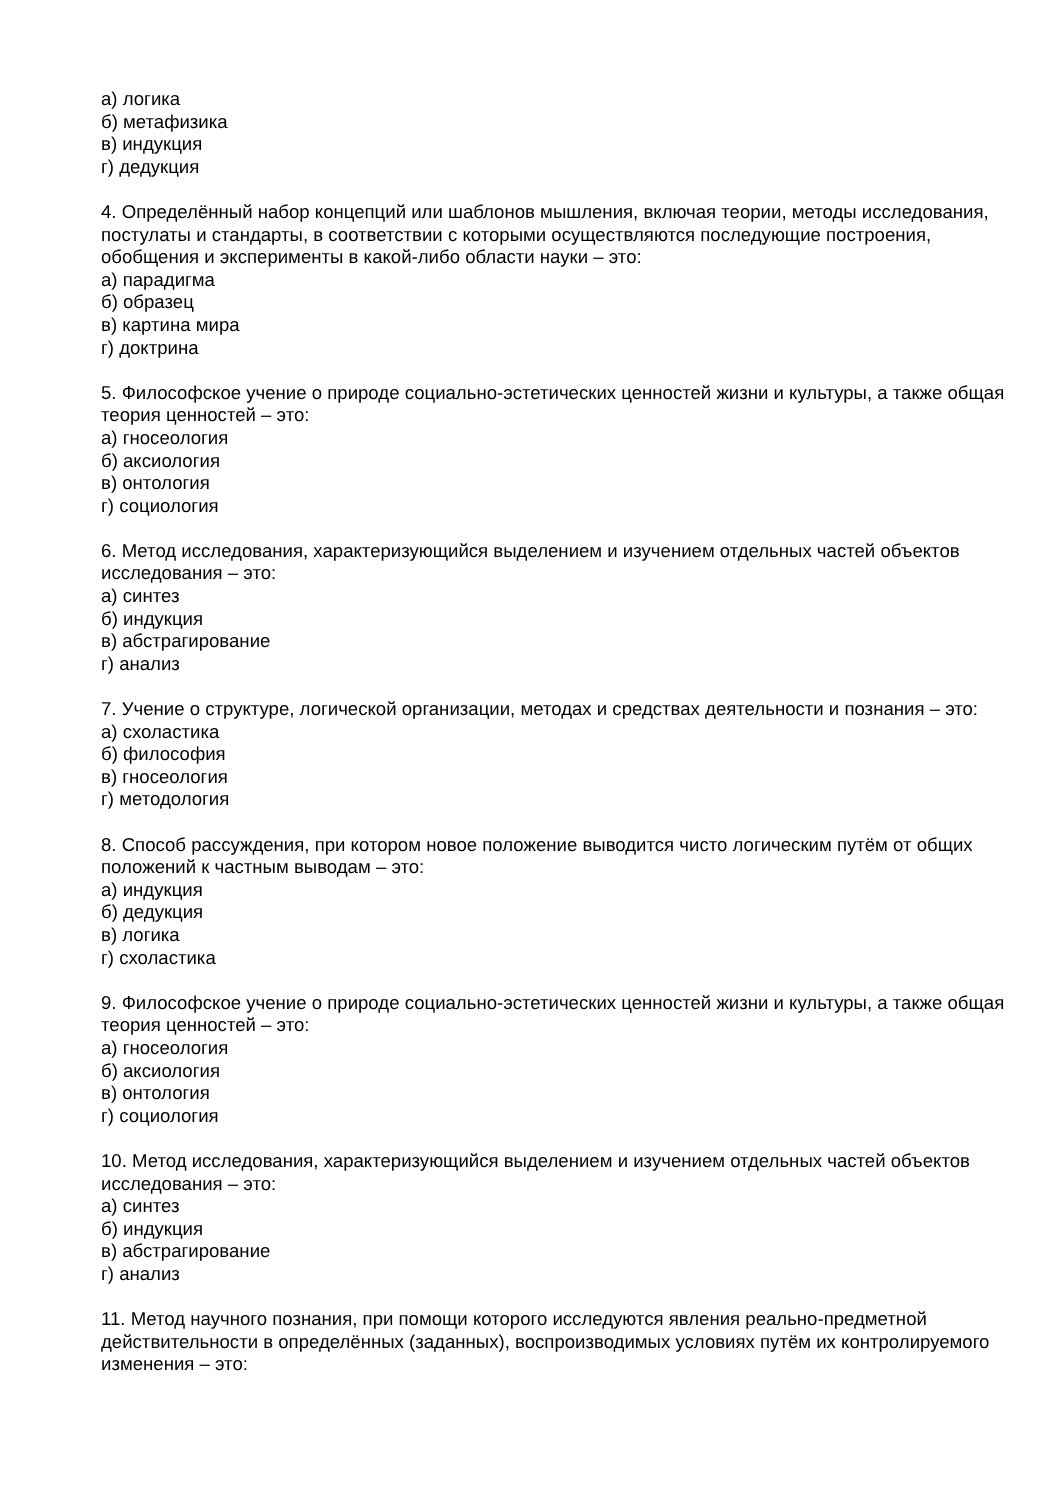а) логика
б) метафизика
в) индукция
г) дедукция
4. Определённый набор концепций или шаблонов мышления, включая теории, методы исследования, постулаты и стандарты, в соответствии с которыми осуществляются последующие построения, обобщения и эксперименты в какой-либо области науки – это:
а) парадигма
б) образец
в) картина мира
г) доктрина
5. Философское учение о природе социально-эстетических ценностей жизни и культуры, а также общая теория ценностей – это:
а) гносеология
б) аксиология
в) онтология
г) социология
6. Метод исследования, характеризующийся выделением и изучением отдельных частей объектов исследования – это:
а) синтез
б) индукция
в) абстрагирование
г) анализ
7. Учение о структуре, логической организации, методах и средствах деятельности и познания – это:
а) схоластика
б) философия
в) гносеология
г) методология
8. Способ рассуждения, при котором новое положение выводится чисто логическим путём от общих положений к частным выводам – это:
а) индукция
б) дедукция
в) логика
г) схоластика
9. Философское учение о природе социально-эстетических ценностей жизни и культуры, а также общая теория ценностей – это:
а) гносеология
б) аксиология
в) онтология
г) социология
10. Метод исследования, характеризующийся выделением и изучением отдельных частей объектов исследования – это:
а) синтез
б) индукция
в) абстрагирование
г) анализ
11. Метод научного познания, при помощи которого исследуются явления реально-предметной действительности в определённых (заданных), воспроизводимых условиях путём их контролируемого изменения – это: